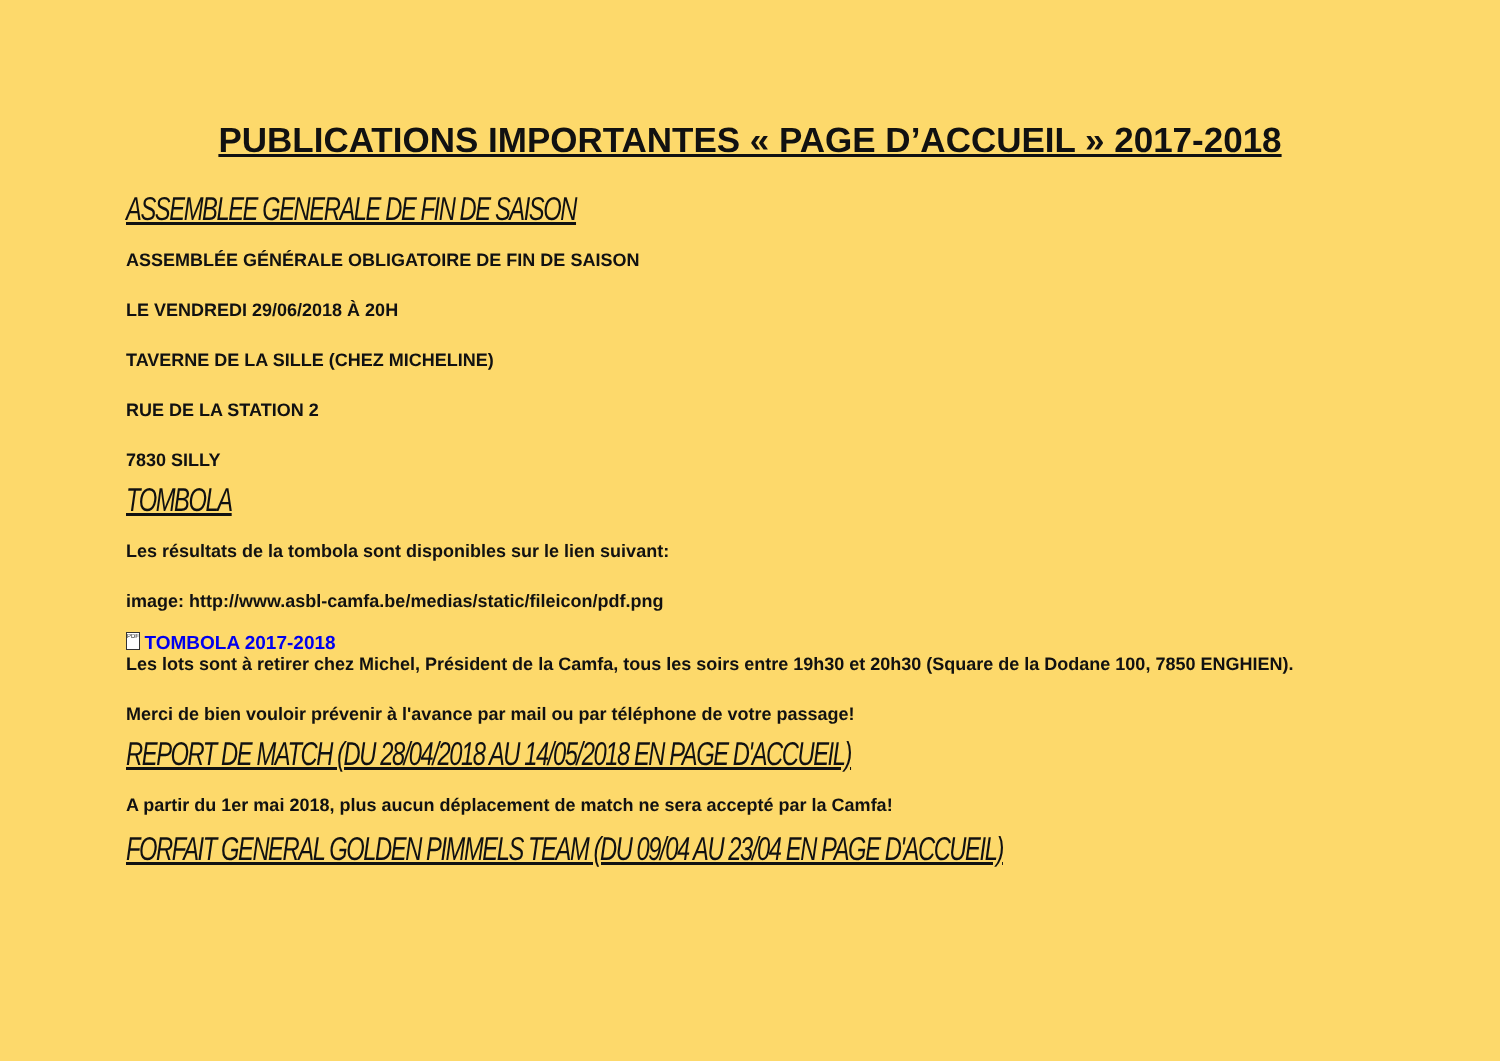PUBLICATIONS IMPORTANTES « PAGE D’ACCUEIL » 2017-2018
ASSEMBLEE GENERALE DE FIN DE SAISON
ASSEMBLÉE GÉNÉRALE OBLIGATOIRE DE FIN DE SAISON
LE VENDREDI 29/06/2018 À 20H
TAVERNE DE LA SILLE (CHEZ MICHELINE)
RUE DE LA STATION 2
7830 SILLY
TOMBOLA
Les résultats de la tombola sont disponibles sur le lien suivant:
image: http://www.asbl-camfa.be/medias/static/fileicon/pdf.png
PDF TOMBOLA 2017-2018
Les lots sont à retirer chez Michel, Président de la Camfa, tous les soirs entre 19h30 et 20h30 (Square de la Dodane 100, 7850 ENGHIEN).
Merci de bien vouloir prévenir à l'avance par mail ou par téléphone de votre passage!
REPORT DE MATCH (DU 28/04/2018 AU 14/05/2018 EN PAGE D'ACCUEIL)
A partir du 1er mai 2018, plus aucun déplacement de match ne sera accepté par la Camfa!
FORFAIT GENERAL GOLDEN PIMMELS TEAM (DU 09/04 AU 23/04 EN PAGE D'ACCUEIL)